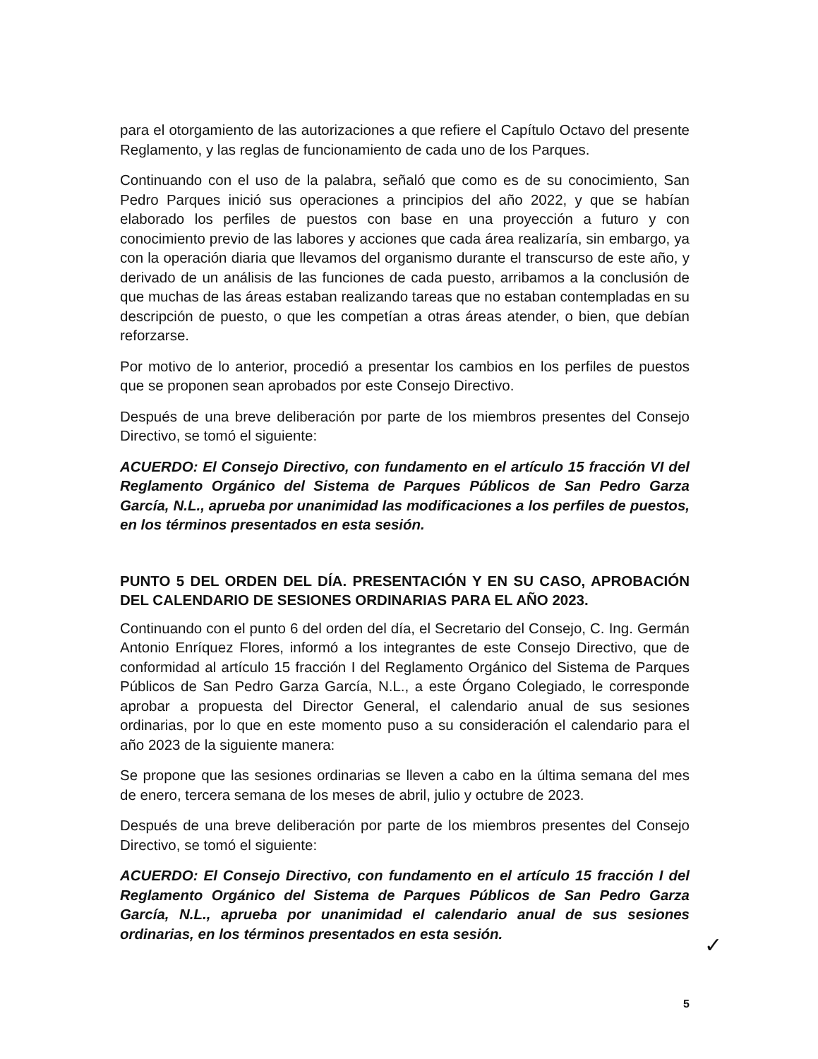para el otorgamiento de las autorizaciones a que refiere el Capítulo Octavo del presente Reglamento, y las reglas de funcionamiento de cada uno de los Parques.
Continuando con el uso de la palabra, señaló que como es de su conocimiento, San Pedro Parques inició sus operaciones a principios del año 2022, y que se habían elaborado los perfiles de puestos con base en una proyección a futuro y con conocimiento previo de las labores y acciones que cada área realizaría, sin embargo, ya con la operación diaria que llevamos del organismo durante el transcurso de este año, y derivado de un análisis de las funciones de cada puesto, arribamos a la conclusión de que muchas de las áreas estaban realizando tareas que no estaban contempladas en su descripción de puesto, o que les competían a otras áreas atender, o bien, que debían reforzarse.
Por motivo de lo anterior, procedió a presentar los cambios en los perfiles de puestos que se proponen sean aprobados por este Consejo Directivo.
Después de una breve deliberación por parte de los miembros presentes del Consejo Directivo, se tomó el siguiente:
ACUERDO: El Consejo Directivo, con fundamento en el artículo 15 fracción VI del Reglamento Orgánico del Sistema de Parques Públicos de San Pedro Garza García, N.L., aprueba por unanimidad las modificaciones a los perfiles de puestos, en los términos presentados en esta sesión.
PUNTO 5 DEL ORDEN DEL DÍA. PRESENTACIÓN Y EN SU CASO, APROBACIÓN DEL CALENDARIO DE SESIONES ORDINARIAS PARA EL AÑO 2023.
Continuando con el punto 6 del orden del día, el Secretario del Consejo, C. Ing. Germán Antonio Enríquez Flores, informó a los integrantes de este Consejo Directivo, que de conformidad al artículo 15 fracción I del Reglamento Orgánico del Sistema de Parques Públicos de San Pedro Garza García, N.L., a este Órgano Colegiado, le corresponde aprobar a propuesta del Director General, el calendario anual de sus sesiones ordinarias, por lo que en este momento puso a su consideración el calendario para el año 2023 de la siguiente manera:
Se propone que las sesiones ordinarias se lleven a cabo en la última semana del mes de enero, tercera semana de los meses de abril, julio y octubre de 2023.
Después de una breve deliberación por parte de los miembros presentes del Consejo Directivo, se tomó el siguiente:
ACUERDO: El Consejo Directivo, con fundamento en el artículo 15 fracción I del Reglamento Orgánico del Sistema de Parques Públicos de San Pedro Garza García, N.L., aprueba por unanimidad el calendario anual de sus sesiones ordinarias, en los términos presentados en esta sesión.
✓
5